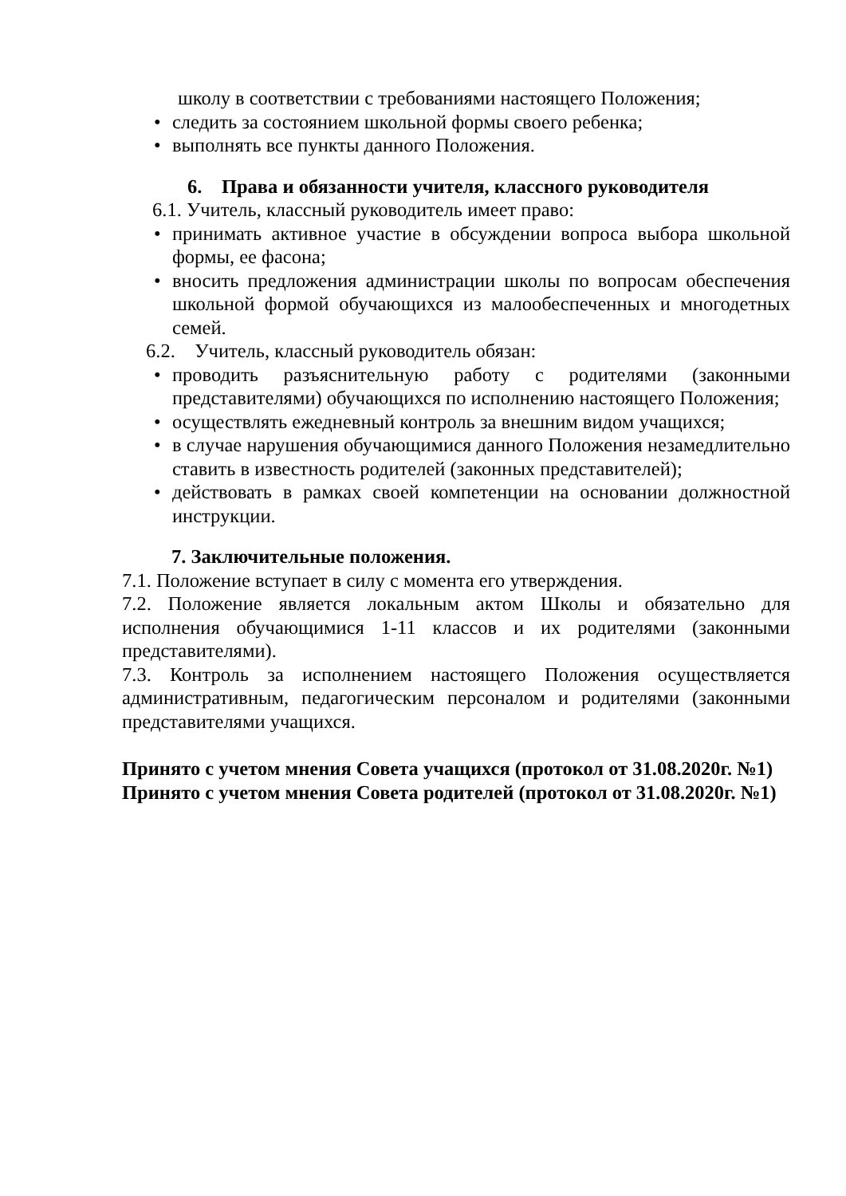школу в соответствии с требованиями настоящего Положения;
• следить за состоянием школьной формы своего ребенка;
• выполнять все пункты данного Положения.
6. Права и обязанности учителя, классного руководителя
6.1. Учитель, классный руководитель имеет право:
• принимать активное участие в обсуждении вопроса выбора школьной формы, ее фасона;
• вносить предложения администрации школы по вопросам обеспечения школьной формой обучающихся из малообеспеченных и многодетных семей.
6.2. Учитель, классный руководитель обязан:
• проводить разъяснительную работу с родителями (законными представителями) обучающихся по исполнению настоящего Положения;
• осуществлять ежедневный контроль за внешним видом учащихся;
• в случае нарушения обучающимися данного Положения незамедлительно ставить в известность родителей (законных представителей);
• действовать в рамках своей компетенции на основании должностной инструкции.
7. Заключительные положения.
7.1. Положение вступает в силу с момента его утверждения.
7.2. Положение является локальным актом Школы и обязательно для исполнения обучающимися 1-11 классов и их родителями (законными представителями).
7.3. Контроль за исполнением настоящего Положения осуществляется административным, педагогическим персоналом и родителями (законными представителями учащихся.
Принято с учетом мнения Совета учащихся (протокол от 31.08.2020г. №1)
Принято с учетом мнения Совета родителей (протокол от 31.08.2020г. №1)